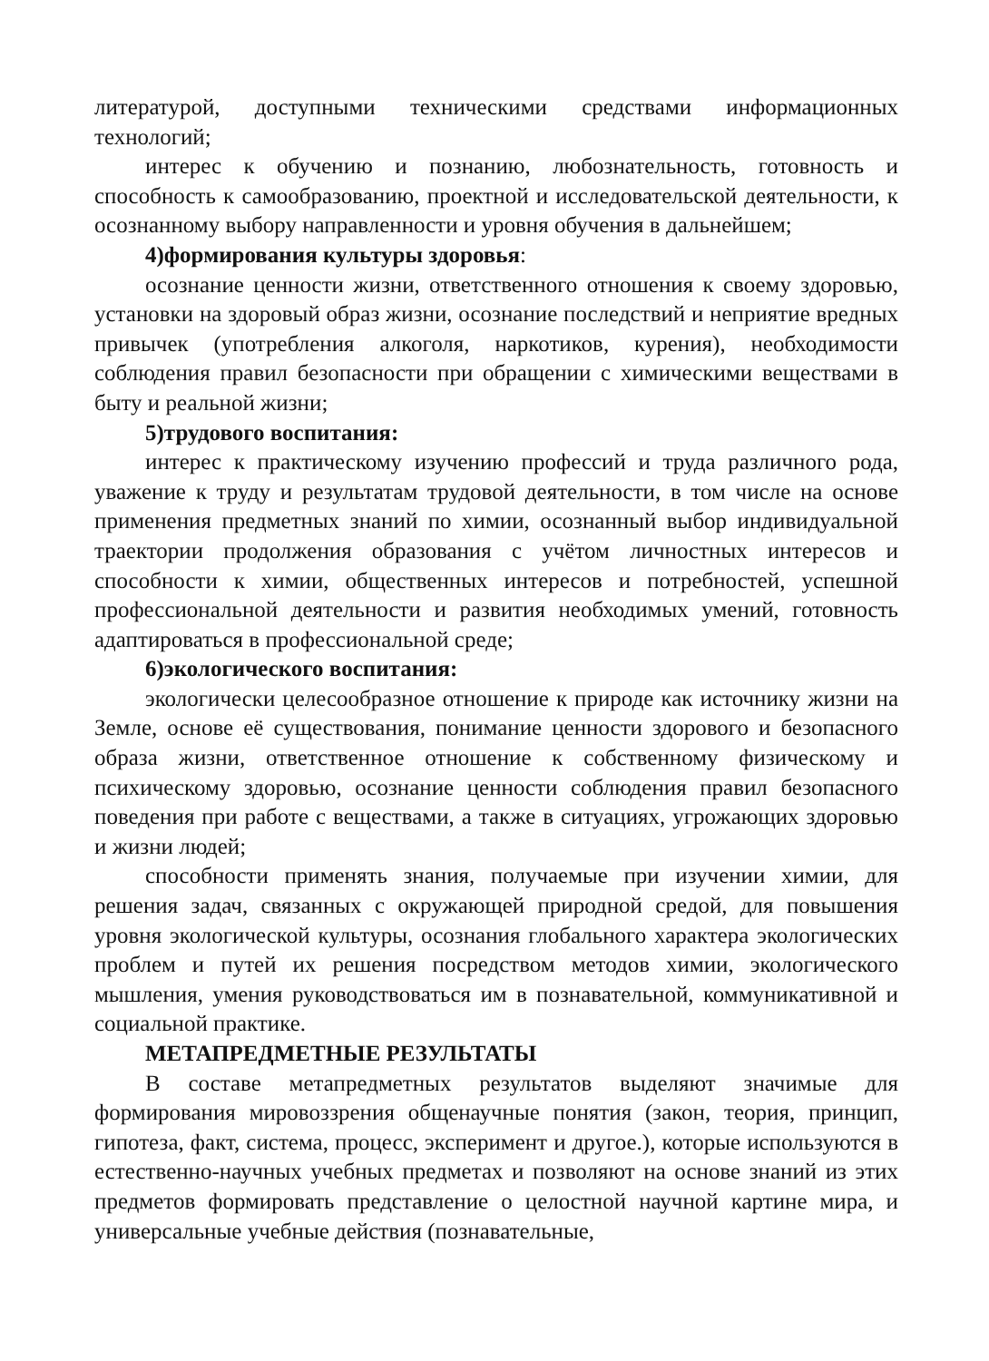литературой, доступными техническими средствами информационных технологий;
интерес к обучению и познанию, любознательность, готовность и способность к самообразованию, проектной и исследовательской деятельности, к осознанному выбору направленности и уровня обучения в дальнейшем;
4)формирования культуры здоровья:
осознание ценности жизни, ответственного отношения к своему здоровью, установки на здоровый образ жизни, осознание последствий и неприятие вредных привычек (употребления алкоголя, наркотиков, курения), необходимости соблюдения правил безопасности при обращении с химическими веществами в быту и реальной жизни;
5)трудового воспитания:
интерес к практическому изучению профессий и труда различного рода, уважение к труду и результатам трудовой деятельности, в том числе на основе применения предметных знаний по химии, осознанный выбор индивидуальной траектории продолжения образования с учётом личностных интересов и способности к химии, общественных интересов и потребностей, успешной профессиональной деятельности и развития необходимых умений, готовность адаптироваться в профессиональной среде;
6)экологического воспитания:
экологически целесообразное отношение к природе как источнику жизни на Земле, основе её существования, понимание ценности здорового и безопасного образа жизни, ответственное отношение к собственному физическому и психическому здоровью, осознание ценности соблюдения правил безопасного поведения при работе с веществами, а также в ситуациях, угрожающих здоровью и жизни людей;
способности применять знания, получаемые при изучении химии, для решения задач, связанных с окружающей природной средой, для повышения уровня экологической культуры, осознания глобального характера экологических проблем и путей их решения посредством методов химии, экологического мышления, умения руководствоваться им в познавательной, коммуникативной и социальной практике.
МЕТАПРЕДМЕТНЫЕ РЕЗУЛЬТАТЫ
В составе метапредметных результатов выделяют значимые для формирования мировоззрения общенаучные понятия (закон, теория, принцип, гипотеза, факт, система, процесс, эксперимент и другое.), которые используются в естественно-научных учебных предметах и позволяют на основе знаний из этих предметов формировать представление о целостной научной картине мира, и универсальные учебные действия (познавательные,